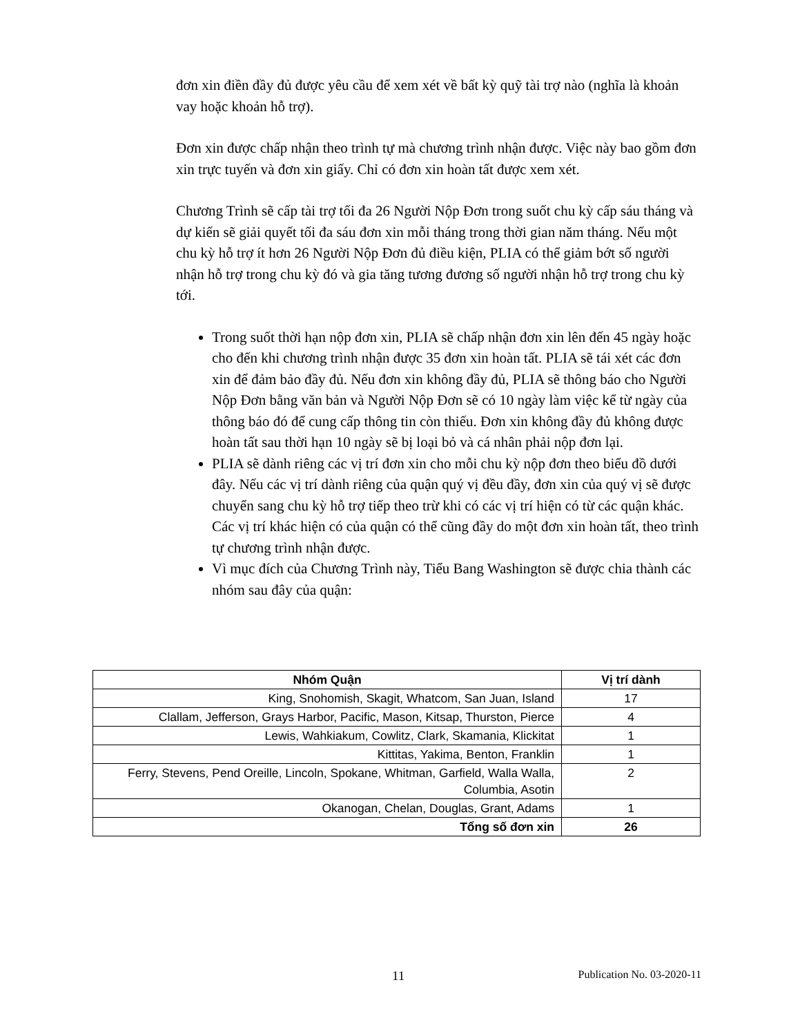đơn xin điền đầy đủ được yêu cầu để xem xét về bất kỳ quỹ tài trợ nào (nghĩa là khoản vay hoặc khoản hỗ trợ).
Đơn xin được chấp nhận theo trình tự mà chương trình nhận được. Việc này bao gồm đơn xin trực tuyến và đơn xin giấy. Chỉ có đơn xin hoàn tất được xem xét.
Chương Trình sẽ cấp tài trợ tối đa 26 Người Nộp Đơn trong suốt chu kỳ cấp sáu tháng và dự kiến sẽ giải quyết tối đa sáu đơn xin mỗi tháng trong thời gian năm tháng. Nếu một chu kỳ hỗ trợ ít hơn 26 Người Nộp Đơn đủ điều kiện, PLIA có thể giảm bớt số người nhận hỗ trợ trong chu kỳ đó và gia tăng tương đương số người nhận hỗ trợ trong chu kỳ tới.
Trong suốt thời hạn nộp đơn xin, PLIA sẽ chấp nhận đơn xin lên đến 45 ngày hoặc cho đến khi chương trình nhận được 35 đơn xin hoàn tất. PLIA sẽ tái xét các đơn xin để đảm bảo đầy đủ. Nếu đơn xin không đầy đủ, PLIA sẽ thông báo cho Người Nộp Đơn bằng văn bản và Người Nộp Đơn sẽ có 10 ngày làm việc kể từ ngày của thông báo đó để cung cấp thông tin còn thiếu. Đơn xin không đầy đủ không được hoàn tất sau thời hạn 10 ngày sẽ bị loại bỏ và cá nhân phải nộp đơn lại.
PLIA sẽ dành riêng các vị trí đơn xin cho mỗi chu kỳ nộp đơn theo biểu đồ dưới đây. Nếu các vị trí dành riêng của quận quý vị đều đầy, đơn xin của quý vị sẽ được chuyển sang chu kỳ hỗ trợ tiếp theo trừ khi có các vị trí hiện có từ các quận khác. Các vị trí khác hiện có của quận có thể cũng đầy do một đơn xin hoàn tất, theo trình tự chương trình nhận được.
Vì mục đích của Chương Trình này, Tiểu Bang Washington sẽ được chia thành các nhóm sau đây của quận:
| Nhóm Quận | Vị trí dành |
| --- | --- |
| King, Snohomish, Skagit, Whatcom, San Juan, Island | 17 |
| Clallam, Jefferson, Grays Harbor, Pacific, Mason, Kitsap, Thurston, Pierce | 4 |
| Lewis, Wahkiakum, Cowlitz, Clark, Skamania, Klickitat | 1 |
| Kittitas, Yakima, Benton, Franklin | 1 |
| Ferry, Stevens, Pend Oreille, Lincoln, Spokane, Whitman, Garfield, Walla Walla, Columbia, Asotin | 2 |
| Okanogan, Chelan, Douglas, Grant, Adams | 1 |
| Tổng số đơn xin | 26 |
11 Publication No. 03-2020-11